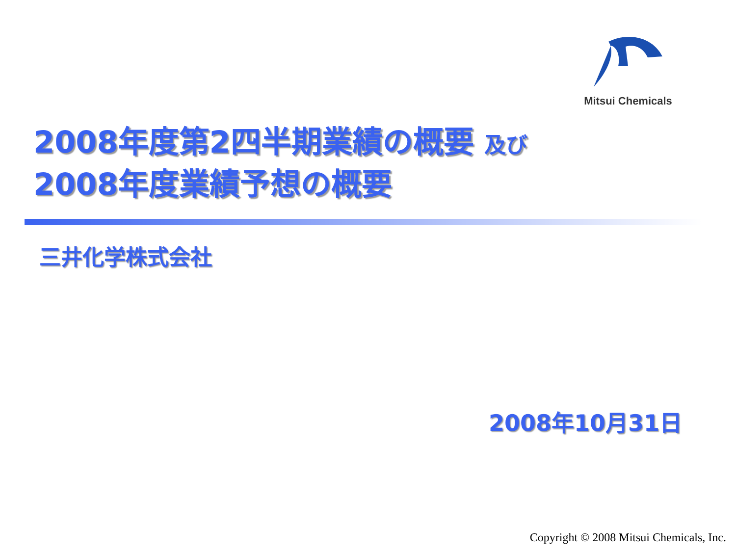Mitsui Chemicals
2008年度第2四半期業績の概要 及び
2008年度業績予想の概要
三井化学株式会社
2008年10月31日
Copyright © 2008 Mitsui Chemicals, Inc.